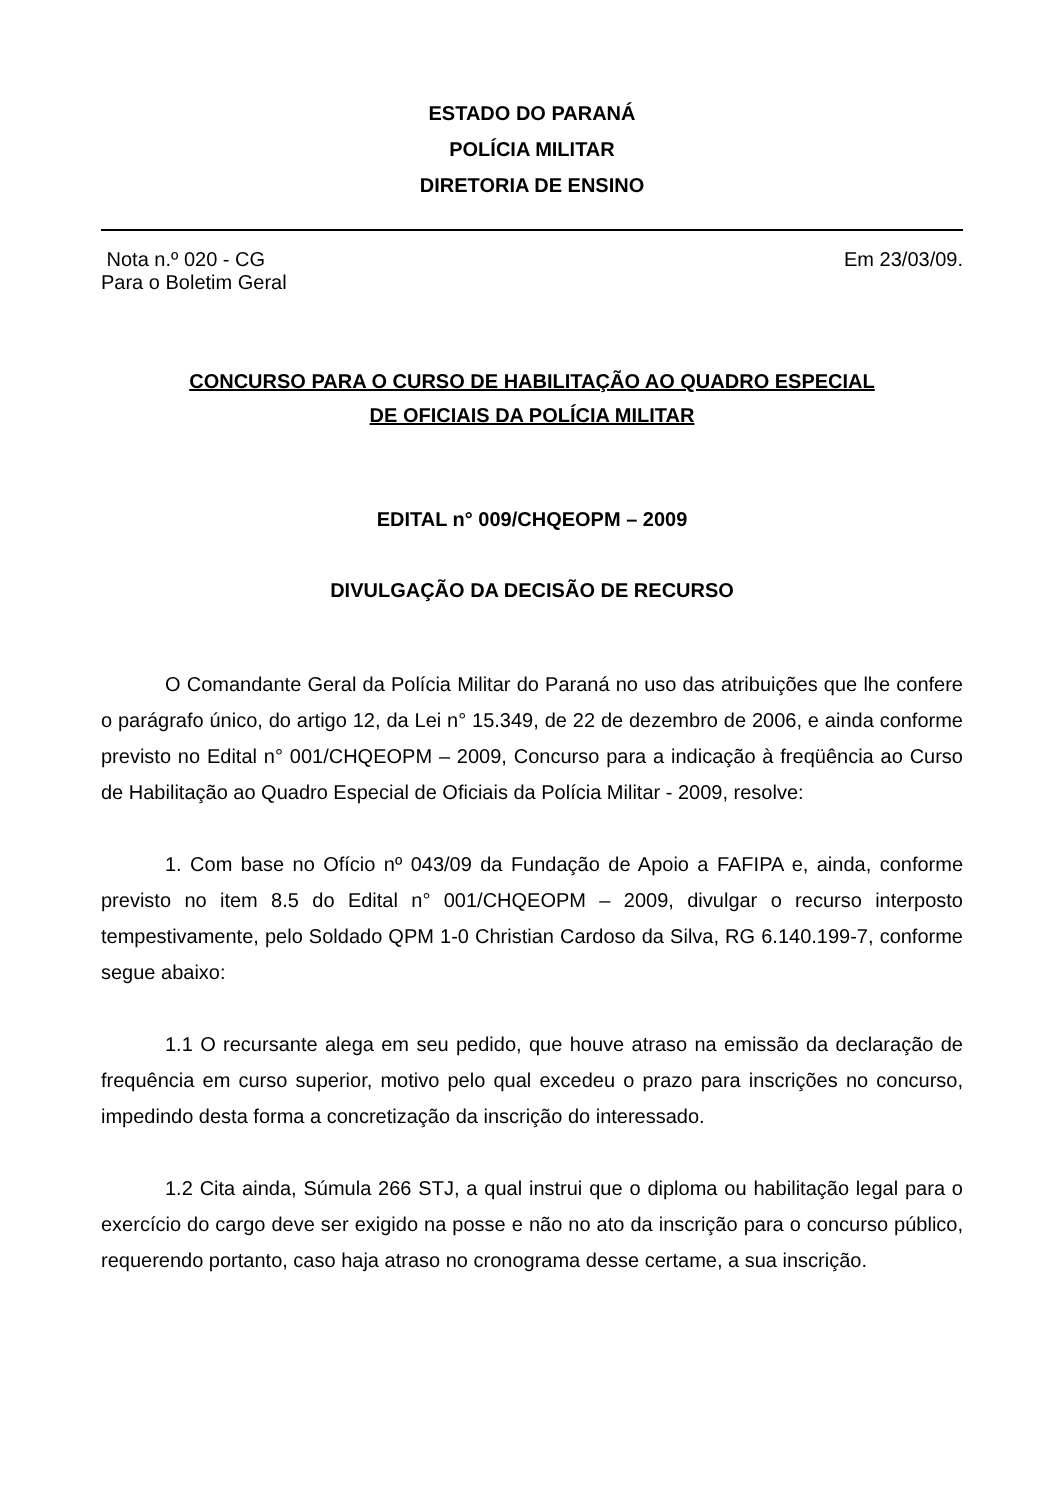ESTADO DO PARANÁ
POLÍCIA MILITAR
DIRETORIA DE ENSINO
Nota n.º 020 - CG Em 23/03/09.
Para o Boletim Geral
CONCURSO PARA O CURSO DE HABILITAÇÃO AO QUADRO ESPECIAL
DE OFICIAIS DA POLÍCIA MILITAR
EDITAL n° 009/CHQEOPM – 2009
DIVULGAÇÃO DA DECISÃO DE RECURSO
O Comandante Geral da Polícia Militar do Paraná no uso das atribuições que lhe confere o parágrafo único, do artigo 12, da Lei n° 15.349, de 22 de dezembro de 2006, e ainda conforme previsto no Edital n° 001/CHQEOPM – 2009, Concurso para a indicação à freqüência ao Curso de Habilitação ao Quadro Especial de Oficiais da Polícia Militar - 2009, resolve:
1. Com base no Ofício nº 043/09 da Fundação de Apoio a FAFIPA e, ainda, conforme previsto no item 8.5 do Edital n° 001/CHQEOPM – 2009, divulgar o recurso interposto tempestivamente, pelo Soldado QPM 1-0 Christian Cardoso da Silva, RG 6.140.199-7, conforme segue abaixo:
1.1 O recursante alega em seu pedido, que houve atraso na emissão da declaração de frequência em curso superior, motivo pelo qual excedeu o prazo para inscrições no concurso, impedindo desta forma a concretização da inscrição do interessado.
1.2 Cita ainda, Súmula 266 STJ, a qual instrui que o diploma ou habilitação legal para o exercício do cargo deve ser exigido na posse e não no ato da inscrição para o concurso público, requerendo portanto, caso haja atraso no cronograma desse certame, a sua inscrição.